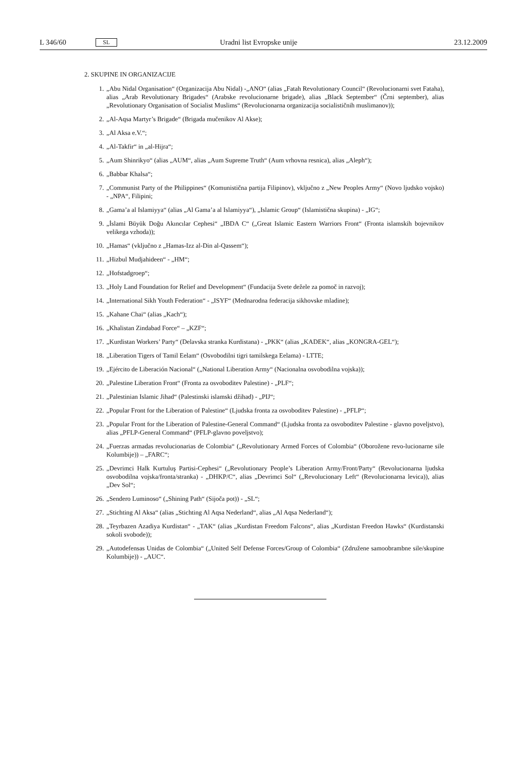L 346/60 SL Uradni list Evropske unije 23.12.2009
2. SKUPINE IN ORGANIZACIJE
1. „Abu Nidal Organisation“ (Organizacija Abu Nidal) -„ANO“ (alias „Fatah Revolutionary Council“ (Revolucionarni svet Fataha), alias „Arab Revolutionary Brigades“ (Arabske revolucionarne brigade), alias „Black September“ (Črni september), alias „Revolutionary Organisation of Socialist Muslims“ (Revolucionarna organizacija socialističnih muslimanov));
2. „Al-Aqsa Martyr’s Brigade“ (Brigada mučenikov Al Akse);
3. „Al Aksa e.V.“;
4. „Al-Takfir“ in „al-Hijra“;
5. „Aum Shinrikyo“ (alias „AUM“, alias „Aum Supreme Truth“ (Aum vrhovna resnica), alias „Aleph“);
6. „Babbar Khalsa“;
7. „Communist Party of the Philippines“ (Komunistična partija Filipinov), vključno z „New Peoples Army“ (Novo ljudsko vojsko) - „NPA“, Filipini;
8. „Gama’a al Islamiyya“ (alias „Al Gama’a al Islamiyya“), „Islamic Group“ (Islamistična skupina) - „IG“;
9. „İslami Büyük Doğu Akıncılar Cephesi“ „IBDA C“ („Great Islamic Eastern Warriors Front“ (Fronta islamskih bojevnikov velikega vzhoda));
10. „Hamas“ (vključno z „Hamas-Izz al-Din al-Qassem“);
11. „Hizbul Mudjahideen“ - „HM“;
12. „Hofstadgroep“;
13. „Holy Land Foundation for Relief and Development“ (Fundacija Svete dežele za pomoč in razvoj);
14. „International Sikh Youth Federation“ - „ISYF“ (Mednarodna federacija sikhovske mladine);
15. „Kahane Chai“ (alias „Kach“);
16. „Khalistan Zindabad Force“ – „KZF“;
17. „Kurdistan Workers’ Party“ (Delavska stranka Kurdistana) - „PKK“ (alias „KADEK“, alias „KONGRA-GEL“);
18. „Liberation Tigers of Tamil Eelam“ (Osvobodilni tigri tamilskega Eelama) - LTTE;
19. „Ejército de Liberación Nacional“ („National Liberation Army“ (Nacionalna osvobodilna vojska));
20. „Palestine Liberation Front“ (Fronta za osvoboditev Palestine) - „PLF“;
21. „Palestinian Islamic Jihad“ (Palestinski islamski džihad) - „PIJ“;
22. „Popular Front for the Liberation of Palestine“ (Ljudska fronta za osvoboditev Palestine) - „PFLP“;
23. „Popular Front for the Liberation of Palestine-General Command“ (Ljudska fronta za osvoboditev Palestine - glavno poveljstvo), alias „PFLP-General Command“ (PFLP-glavno poveljstvo);
24. „Fuerzas armadas revolucionarias de Colombia“ („Revolutionary Armed Forces of Colombia“ (Oborožene revo-lucionarne sile Kolumbije)) – „FARC“;
25. „Devrimci Halk Kurtuluş Partisi-Cephesi“ („Revolutionary People’s Liberation Army/Front/Party“ (Revolucionarna ljudska osvobodilna vojska/fronta/stranka) - „DHKP/C“, alias „Devrimci Sol“ („Revolucionary Left“ (Revolucionarna levica)), alias „Dev Sol“;
26. „Sendero Luminoso“ („Shining Path“ (Sijoča pot)) - „SL“;
27. „Stichting Al Aksa“ (alias „Stichting Al Aqsa Nederland“, alias „Al Aqsa Nederland“);
28. „Teyrbazen Azadiya Kurdistan“ - „TAK“ (alias „Kurdistan Freedom Falcons“, alias „Kurdistan Freedon Hawks“ (Kurdistanski sokoli svobode));
29. „Autodefensas Unidas de Colombia“ („United Self Defense Forces/Group of Colombia“ (Združene samoobrambne sile/skupine Kolumbije)) - „AUC“.